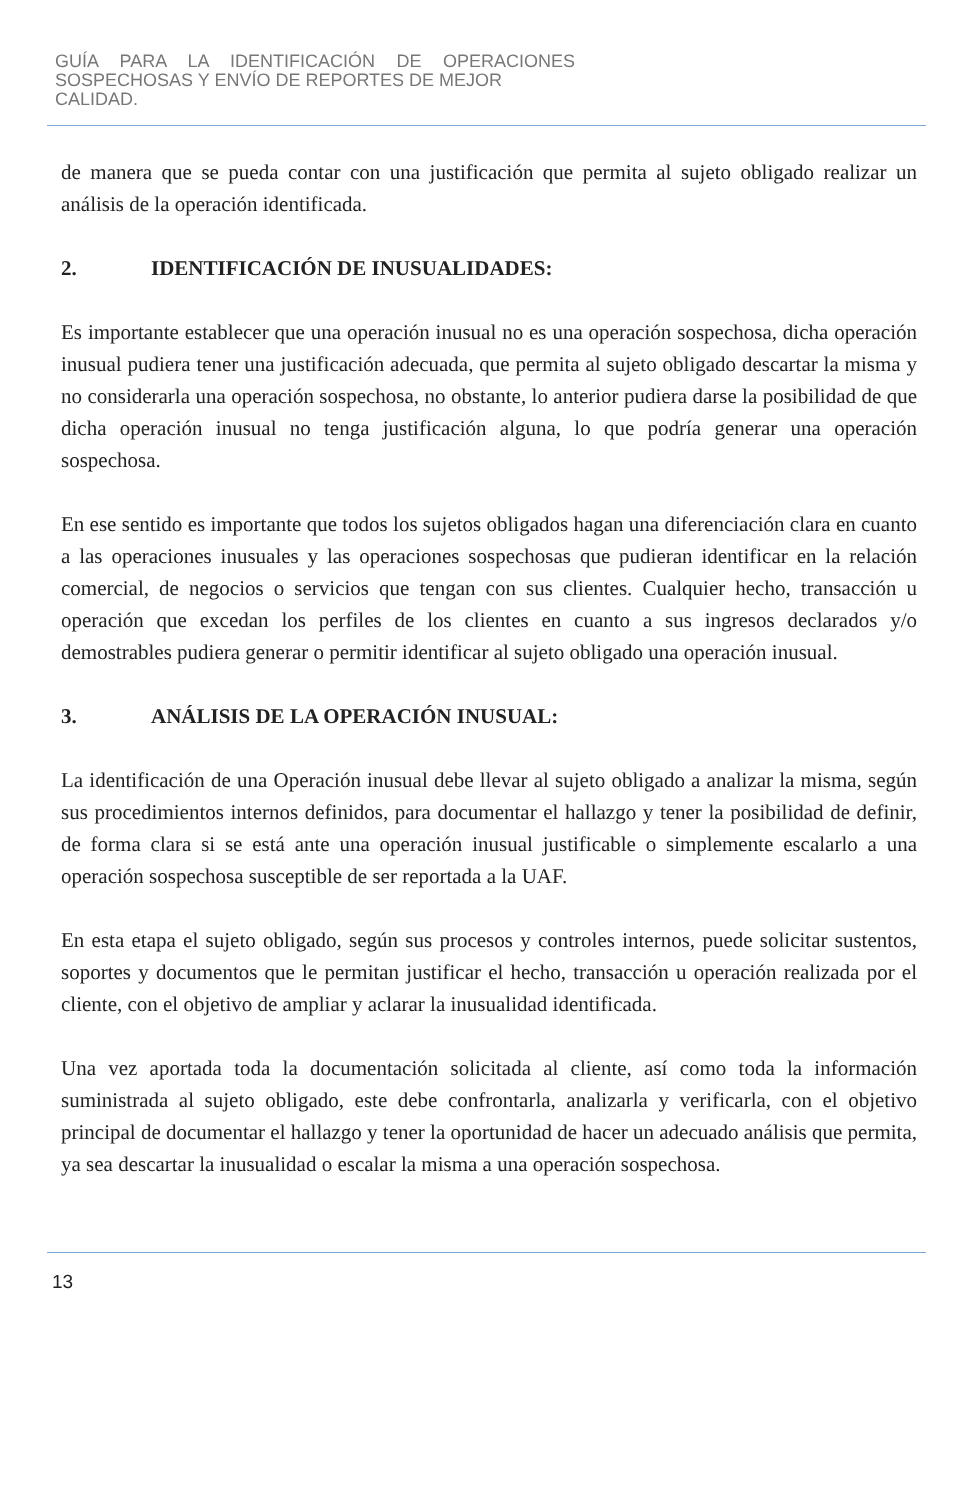GUÍA PARA LA IDENTIFICACIÓN DE OPERACIONES
SOSPECHOSAS Y ENVÍO DE REPORTES DE MEJOR CALIDAD.
de manera que se pueda contar con una justificación que permita al sujeto obligado realizar un análisis de la operación identificada.
2. IDENTIFICACIÓN DE INUSUALIDADES:
Es importante establecer que una operación inusual no es una operación sospechosa, dicha operación inusual pudiera tener una justificación adecuada, que permita al sujeto obligado descartar la misma y no considerarla una operación sospechosa, no obstante, lo anterior pudiera darse la posibilidad de que dicha operación inusual no tenga justificación alguna, lo que podría generar una operación sospechosa.
En ese sentido es importante que todos los sujetos obligados hagan una diferenciación clara en cuanto a las operaciones inusuales y las operaciones sospechosas que pudieran identificar en la relación comercial, de negocios o servicios que tengan con sus clientes. Cualquier hecho, transacción u operación que excedan los perfiles de los clientes en cuanto a sus ingresos declarados y/o demostrables pudiera generar o permitir identificar al sujeto obligado una operación inusual.
3. ANÁLISIS DE LA OPERACIÓN INUSUAL:
La identificación de una Operación inusual debe llevar al sujeto obligado a analizar la misma, según sus procedimientos internos definidos, para documentar el hallazgo y tener la posibilidad de definir, de forma clara si se está ante una operación inusual justificable o simplemente escalarlo a una operación sospechosa susceptible de ser reportada a la UAF.
En esta etapa el sujeto obligado, según sus procesos y controles internos, puede solicitar sustentos, soportes y documentos que le permitan justificar el hecho, transacción u operación realizada por el cliente, con el objetivo de ampliar y aclarar la inusualidad identificada.
Una vez aportada toda la documentación solicitada al cliente, así como toda la información suministrada al sujeto obligado, este debe confrontarla, analizarla y verificarla, con el objetivo principal de documentar el hallazgo y tener la oportunidad de hacer un adecuado análisis que permita, ya sea descartar la inusualidad o escalar la misma a una operación sospechosa.
13